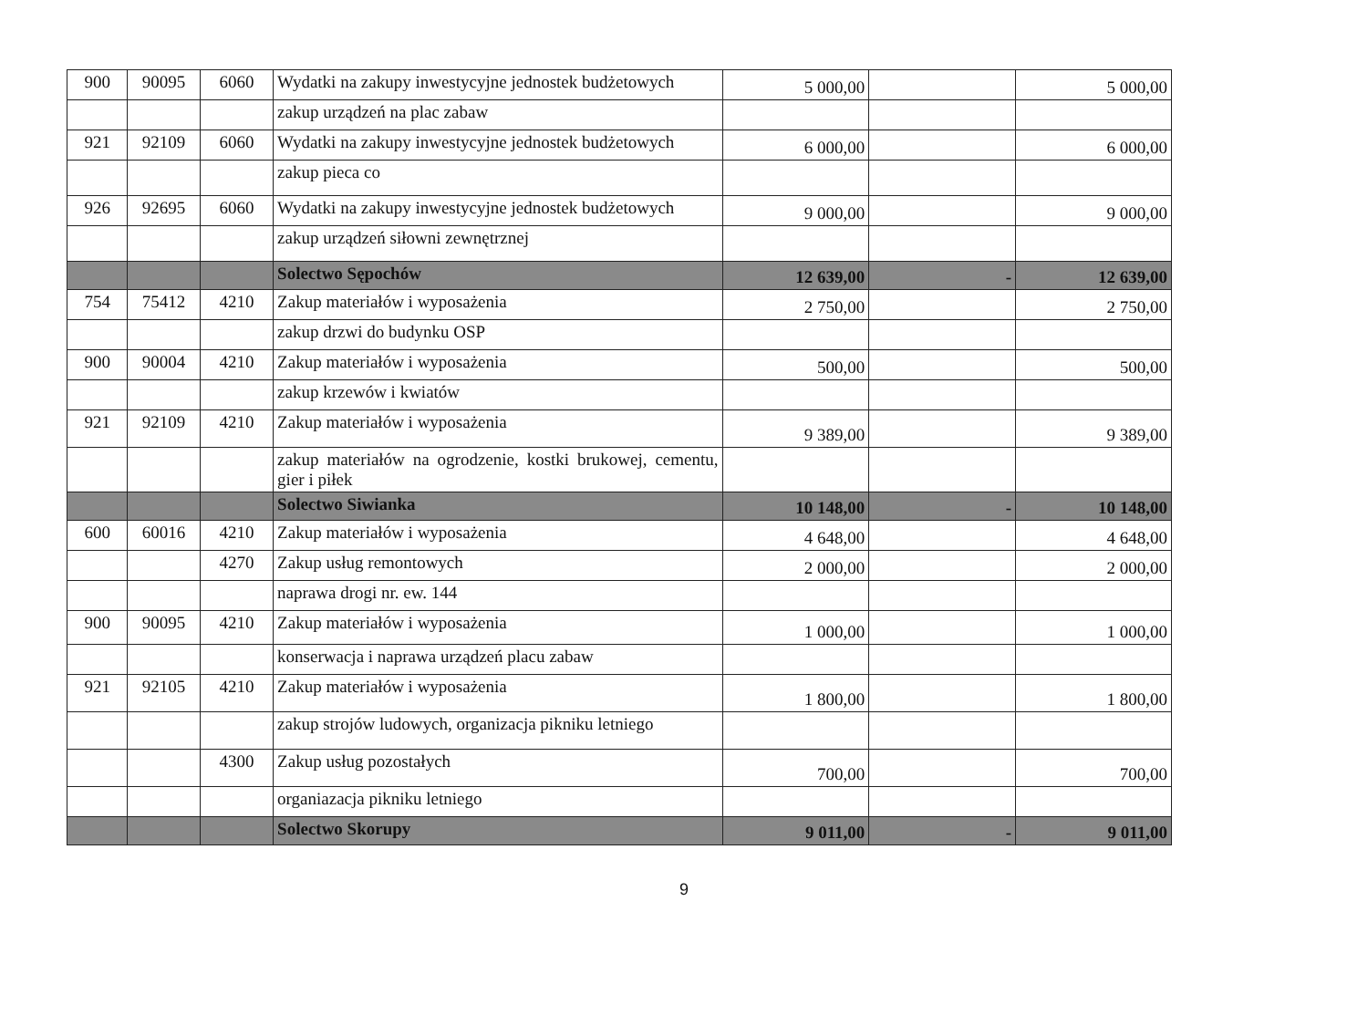| 900 | 90095 | 6060 | Wydatki na zakupy inwestycyjne jednostek budżetowych | 5 000,00 | | 5 000,00 |
| | | | zakup urządzeń na plac zabaw | | | |
| 921 | 92109 | 6060 | Wydatki na zakupy inwestycyjne jednostek budżetowych | 6 000,00 | | 6 000,00 |
| | | | zakup pieca co | | | |
| 926 | 92695 | 6060 | Wydatki na zakupy inwestycyjne jednostek budżetowych | 9 000,00 | | 9 000,00 |
| | | | zakup urządzeń siłowni zewnętrznej | | | |
| | | | Solectwo Sępochów | 12 639,00 | - | 12 639,00 |
| 754 | 75412 | 4210 | Zakup materiałów i wyposażenia | 2 750,00 | | 2 750,00 |
| | | | zakup drzwi do budynku OSP | | | |
| 900 | 90004 | 4210 | Zakup materiałów i wyposażenia | 500,00 | | 500,00 |
| | | | zakup krzewów i kwiatów | | | |
| 921 | 92109 | 4210 | Zakup materiałów i wyposażenia | 9 389,00 | | 9 389,00 |
| | | | zakup materiałów na ogrodzenie, kostki brukowej, cementu, gier i piłek | | | |
| | | | Solectwo Siwianka | 10 148,00 | - | 10 148,00 |
| 600 | 60016 | 4210 | Zakup materiałów i wyposażenia | 4 648,00 | | 4 648,00 |
| | | 4270 | Zakup usług remontowych | 2 000,00 | | 2 000,00 |
| | | | naprawa drogi nr. ew. 144 | | | |
| 900 | 90095 | 4210 | Zakup materiałów i wyposażenia | 1 000,00 | | 1 000,00 |
| | | | konserwacja i naprawa urządzeń placu zabaw | | | |
| 921 | 92105 | 4210 | Zakup materiałów i wyposażenia | 1 800,00 | | 1 800,00 |
| | | | zakup strojów ludowych, organizacja pikniku letniego | | | |
| | | 4300 | Zakup usług pozostałych | 700,00 | | 700,00 |
| | | | organiazacja pikniku letniego | | | |
| | | | Solectwo Skorupy | 9 011,00 | - | 9 011,00 |
9